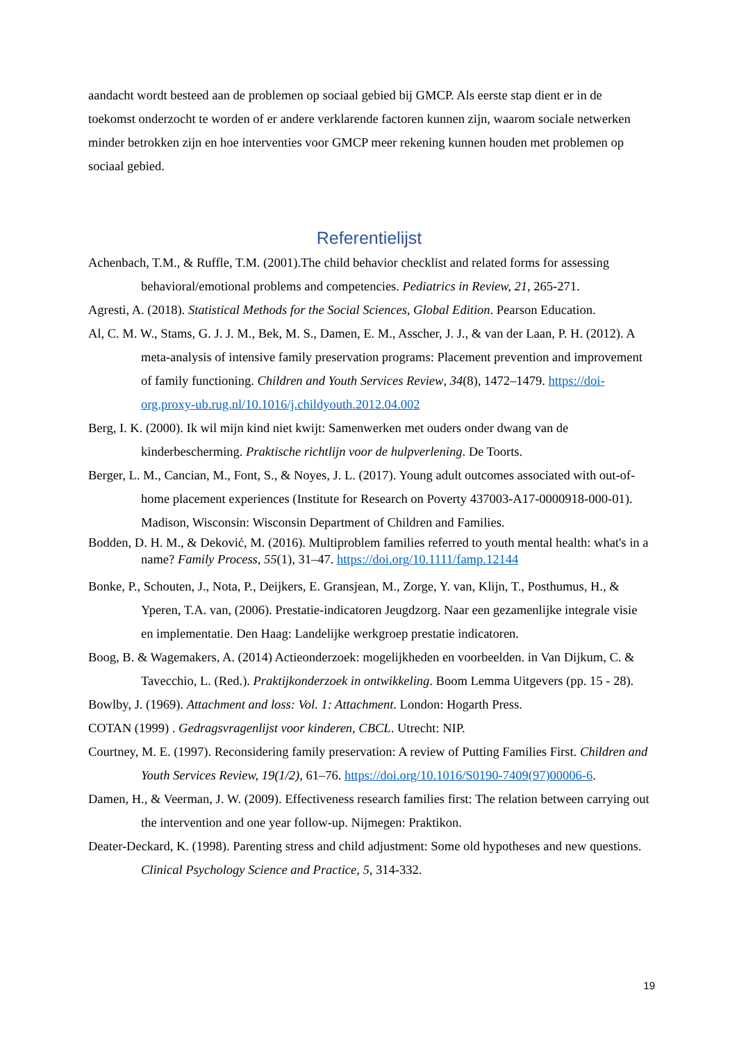aandacht wordt besteed aan de problemen op sociaal gebied bij GMCP. Als eerste stap dient er in de toekomst onderzocht te worden of er andere verklarende factoren kunnen zijn, waarom sociale netwerken minder betrokken zijn en hoe interventies voor GMCP meer rekening kunnen houden met problemen op sociaal gebied.
Referentielijst
Achenbach, T.M., & Ruffle, T.M. (2001).The child behavior checklist and related forms for assessing behavioral/emotional problems and competencies. Pediatrics in Review, 21, 265-271.
Agresti, A. (2018). Statistical Methods for the Social Sciences, Global Edition. Pearson Education.
Al, C. M. W., Stams, G. J. J. M., Bek, M. S., Damen, E. M., Asscher, J. J., & van der Laan, P. H. (2012). A meta-analysis of intensive family preservation programs: Placement prevention and improvement of family functioning. Children and Youth Services Review, 34(8), 1472–1479. https://doi-org.proxy-ub.rug.nl/10.1016/j.childyouth.2012.04.002
Berg, I. K. (2000). Ik wil mijn kind niet kwijt: Samenwerken met ouders onder dwang van de kinderbescherming. Praktische richtlijn voor de hulpverlening. De Toorts.
Berger, L. M., Cancian, M., Font, S., & Noyes, J. L. (2017). Young adult outcomes associated with out-of-home placement experiences (Institute for Research on Poverty 437003-A17-0000918-000-01). Madison, Wisconsin: Wisconsin Department of Children and Families.
Bodden, D. H. M., & Deković, M. (2016). Multiproblem families referred to youth mental health: what's in a name? Family Process, 55(1), 31–47. https://doi.org/10.1111/famp.12144
Bonke, P., Schouten, J., Nota, P., Deijkers, E. Gransjean, M., Zorge, Y. van, Klijn, T., Posthumus, H., & Yperen, T.A. van, (2006). Prestatie-indicatoren Jeugdzorg. Naar een gezamenlijke integrale visie en implementatie. Den Haag: Landelijke werkgroep prestatie indicatoren.
Boog, B. & Wagemakers, A. (2014) Actieonderzoek: mogelijkheden en voorbeelden. in Van Dijkum, C. & Tavecchio, L. (Red.). Praktijkonderzoek in ontwikkeling. Boom Lemma Uitgevers (pp. 15 - 28).
Bowlby, J. (1969). Attachment and loss: Vol. 1: Attachment. London: Hogarth Press.
COTAN (1999) . Gedragsvragenlijst voor kinderen, CBCL. Utrecht: NIP.
Courtney, M. E. (1997). Reconsidering family preservation: A review of Putting Families First. Children and Youth Services Review, 19(1/2), 61–76. https://doi.org/10.1016/S0190-7409(97)00006-6.
Damen, H., & Veerman, J. W. (2009). Effectiveness research families first: The relation between carrying out the intervention and one year follow-up. Nijmegen: Praktikon.
Deater-Deckard, K. (1998). Parenting stress and child adjustment: Some old hypotheses and new questions. Clinical Psychology Science and Practice, 5, 314-332.
19